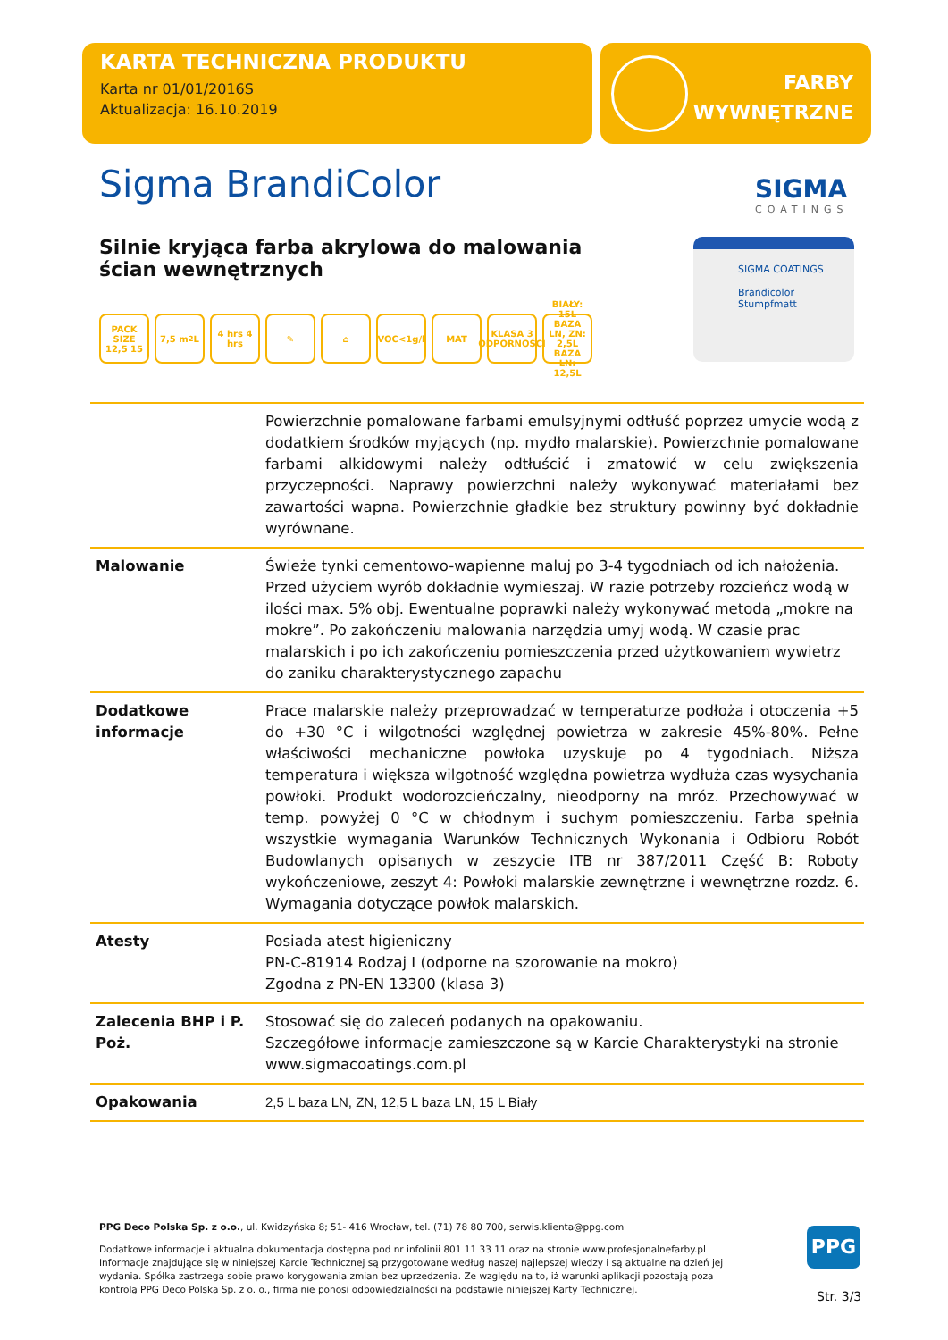KARTA TECHNICZNA PRODUKTU
Karta nr 01/01/2016S
Aktualizacja: 16.10.2019
FARBY
WYWNĘTRZNE
Sigma BrandiColor SIGMA
COATINGS
Silnie kryjąca farba akrylowa do malowania ścian wewnętrznych
PACK SIZE 12,5 15
7,5 m<sup>2</sup> L 4 hrs 4 hrs
✎ ⌂ VOC<1g/l MAT KLASA 3 ODPORNOŚCI
BIAŁY: 15L BAZA LN, ZN: 2,5L BAZA LN: 12,5L
SIGMA COATINGS
Brandicolor
Stumpfmatt
| | Powierzchnie pomalowane farbami emulsyjnymi odtłuść poprzez umycie wodą z dodatkiem środków myjących (np. mydło malarskie). Powierzchnie pomalowane farbami alkidowymi należy odtłuścić i zmatowić w celu zwiększenia przyczepności. Naprawy powierzchni należy wykonywać materiałami bez zawartości wapna. Powierzchnie gładkie bez struktury powinny być dokładnie wyrównane. |
| Malowanie | Świeże tynki cementowo-wapienne maluj po 3-4 tygodniach od ich nałożenia. Przed użyciem wyrób dokładnie wymieszaj. W razie potrzeby rozcieńcz wodą w ilości max. 5% obj. Ewentualne poprawki należy wykonywać metodą „mokre na mokre”. Po zakończeniu malowania narzędzia umyj wodą. W czasie prac malarskich i po ich zakończeniu pomieszczenia przed użytkowaniem wywietrz do zaniku charakterystycznego zapachu |
| Dodatkowe informacje | Prace malarskie należy przeprowadzać w temperaturze podłoża i otoczenia +5 do +30 °C i wilgotności względnej powietrza w zakresie 45%-80%. Pełne właściwości mechaniczne powłoka uzyskuje po 4 tygodniach. Niższa temperatura i większa wilgotność względna powietrza wydłuża czas wysychania powłoki. Produkt wodorozcieńczalny, nieodporny na mróz. Przechowywać w temp. powyżej 0 °C w chłodnym i suchym pomieszczeniu. Farba spełnia wszystkie wymagania Warunków Technicznych Wykonania i Odbioru Robót Budowlanych opisanych w zeszycie ITB nr 387/2011 Część B: Roboty wykończeniowe, zeszyt 4: Powłoki malarskie zewnętrzne i wewnętrzne rozdz. 6. Wymagania dotyczące powłok malarskich. |
| Atesty | Posiada atest higieniczny PN-C-81914 Rodzaj I (odporne na szorowanie na mokro) Zgodna z PN-EN 13300 (klasa 3) |
| Zalecenia BHP i P. Poż. | Stosować się do zaleceń podanych na opakowaniu. Szczegółowe informacje zamieszczone są w Karcie Charakterystyki na stronie www.sigmacoatings.com.pl |
| Opakowania | 2,5 L baza LN, ZN, 12,5 L baza LN, 15 L Biały |
PPG Deco Polska Sp. z o.o., ul. Kwidzyńska 8; 51- 416 Wrocław, tel. (71) 78 80 700, serwis.klienta@ppg.com
Dodatkowe informacje i aktualna dokumentacja dostępna pod nr infolinii 801 11 33 11 oraz na stronie www.profesjonalnefarby.pl
Informacje znajdujące się w niniejszej Karcie Technicznej są przygotowane według naszej najlepszej wiedzy i są aktualne na dzień jej wydania. Spółka zastrzega sobie prawo korygowania zmian bez uprzedzenia. Ze względu na to, iż warunki aplikacji pozostają poza kontrolą PPG Deco Polska Sp. z o. o., firma nie ponosi odpowiedzialności na podstawie niniejszej Karty Technicznej.
PPG
Str. 3/3